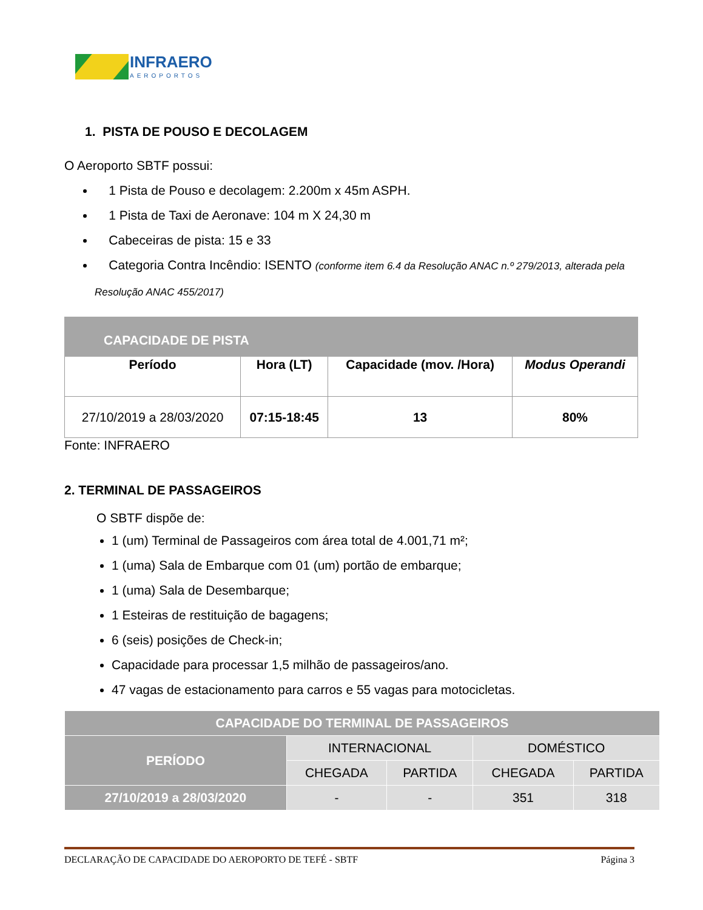INFRAERO
AEROPORTOS
1. PISTA DE POUSO E DECOLAGEM
O Aeroporto SBTF possui:
1 Pista de Pouso e decolagem: 2.200m x 45m ASPH.
1 Pista de Taxi de Aeronave: 104 m X 24,30 m
Cabeceiras de pista: 15 e 33
Categoria Contra Incêndio: ISENTO (conforme item 6.4 da Resolução ANAC n.º 279/2013, alterada pela Resolução ANAC 455/2017)
| CAPACIDADE DE PISTA | | | |
| --- | --- | --- | --- |
| Período | Hora (LT) | Capacidade (mov. /Hora) | Modus Operandi |
| 27/10/2019 a 28/03/2020 | 07:15-18:45 | 13 | 80% |
Fonte: INFRAERO
2. TERMINAL DE PASSAGEIROS
O SBTF dispõe de:
1 (um) Terminal de Passageiros com área total de 4.001,71 m²;
1 (uma) Sala de Embarque com 01 (um) portão de embarque;
1 (uma) Sala de Desembarque;
1 Esteiras de restituição de bagagens;
6 (seis) posições de Check-in;
Capacidade para processar 1,5 milhão de passageiros/ano.
47 vagas de estacionamento para carros e 55 vagas para motocicletas.
| CAPACIDADE DO TERMINAL DE PASSAGEIROS | | | | |
| --- | --- | --- | --- | --- |
| PERÍODO | INTERNACIONAL | | DOMÉSTICO | |
| | CHEGADA | PARTIDA | CHEGADA | PARTIDA |
| 27/10/2019 a 28/03/2020 | - | - | 351 | 318 |
DECLARAÇÃO DE CAPACIDADE DO AEROPORTO DE TEFÉ - SBTF Página 3